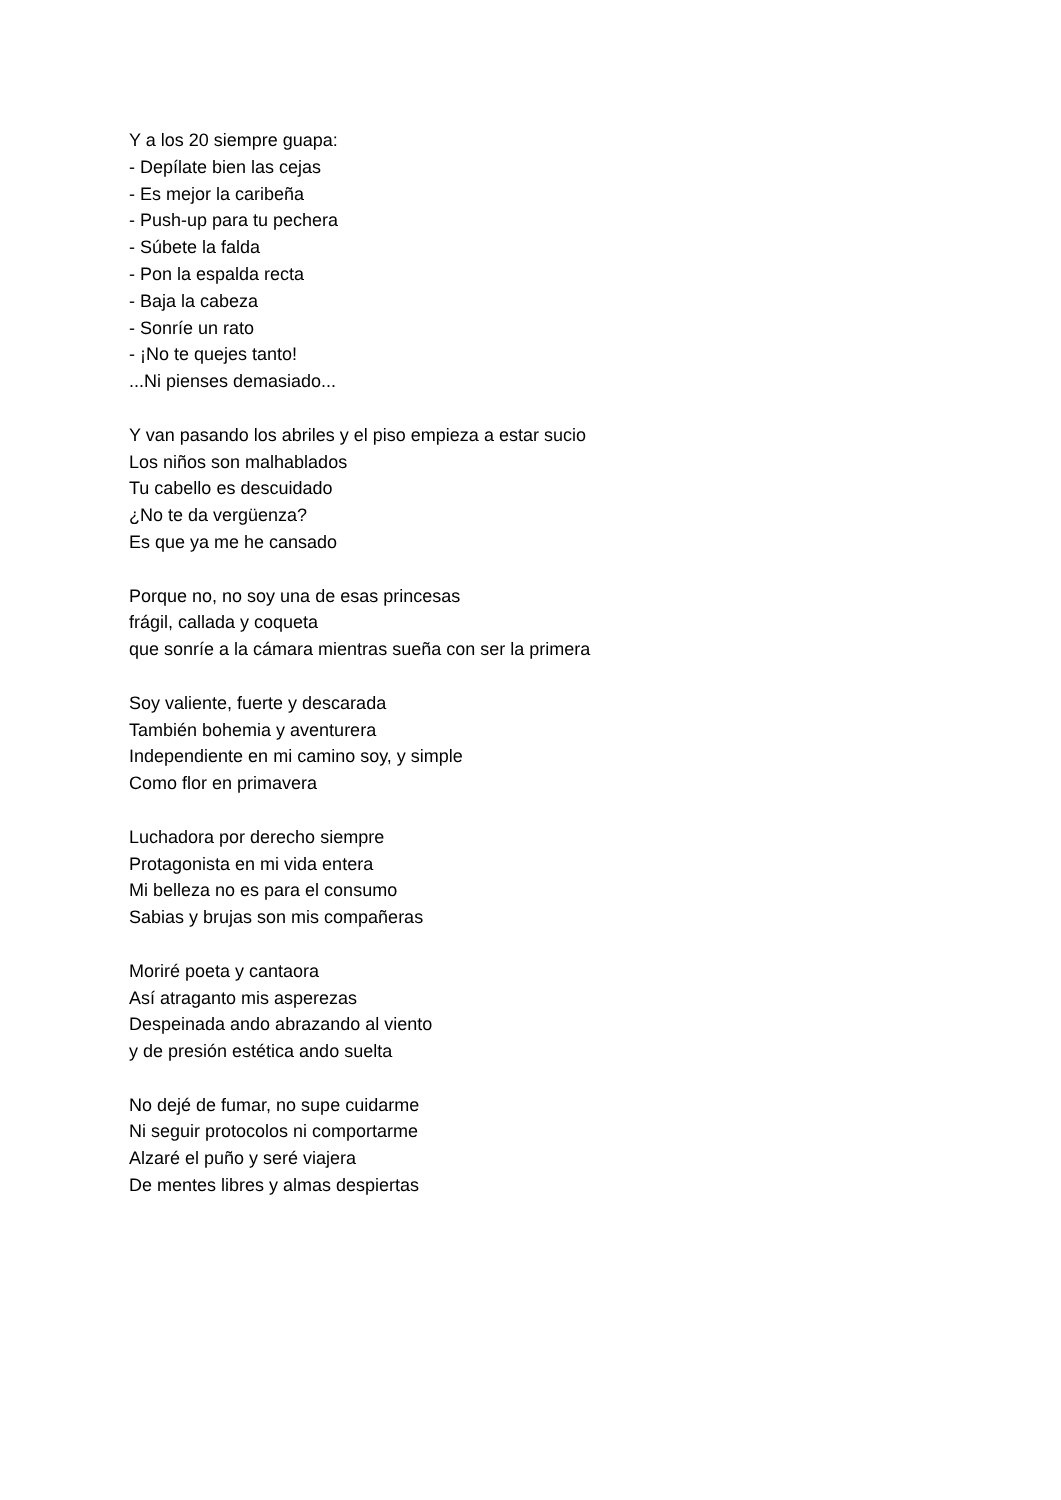Y a los 20 siempre guapa:
- Depílate bien las cejas
- Es mejor la caribeña
- Push-up para tu pechera
- Súbete la falda
- Pon la espalda recta
- Baja la cabeza
- Sonríe un rato
- ¡No te quejes tanto!
...Ni pienses demasiado...
Y van pasando los abriles y el piso empieza a estar sucio
Los niños son malhablados
Tu cabello es descuidado
¿No te da vergüenza?
Es que ya me he cansado
Porque no, no soy una de esas princesas
frágil, callada y coqueta
que sonríe a la cámara mientras sueña con ser la primera
Soy valiente, fuerte y descarada
También bohemia y aventurera
Independiente en mi camino soy, y simple
Como flor en primavera
Luchadora por derecho siempre
Protagonista en mi vida entera
Mi belleza no es para el consumo
Sabias y brujas son mis compañeras
Moriré poeta y cantaora
Así atraganto mis asperezas
Despeinada ando abrazando al viento
y de presión estética ando suelta
No dejé de fumar, no supe cuidarme
Ni seguir protocolos ni comportarme
Alzaré el puño y seré viajera
De mentes libres y almas despiertas